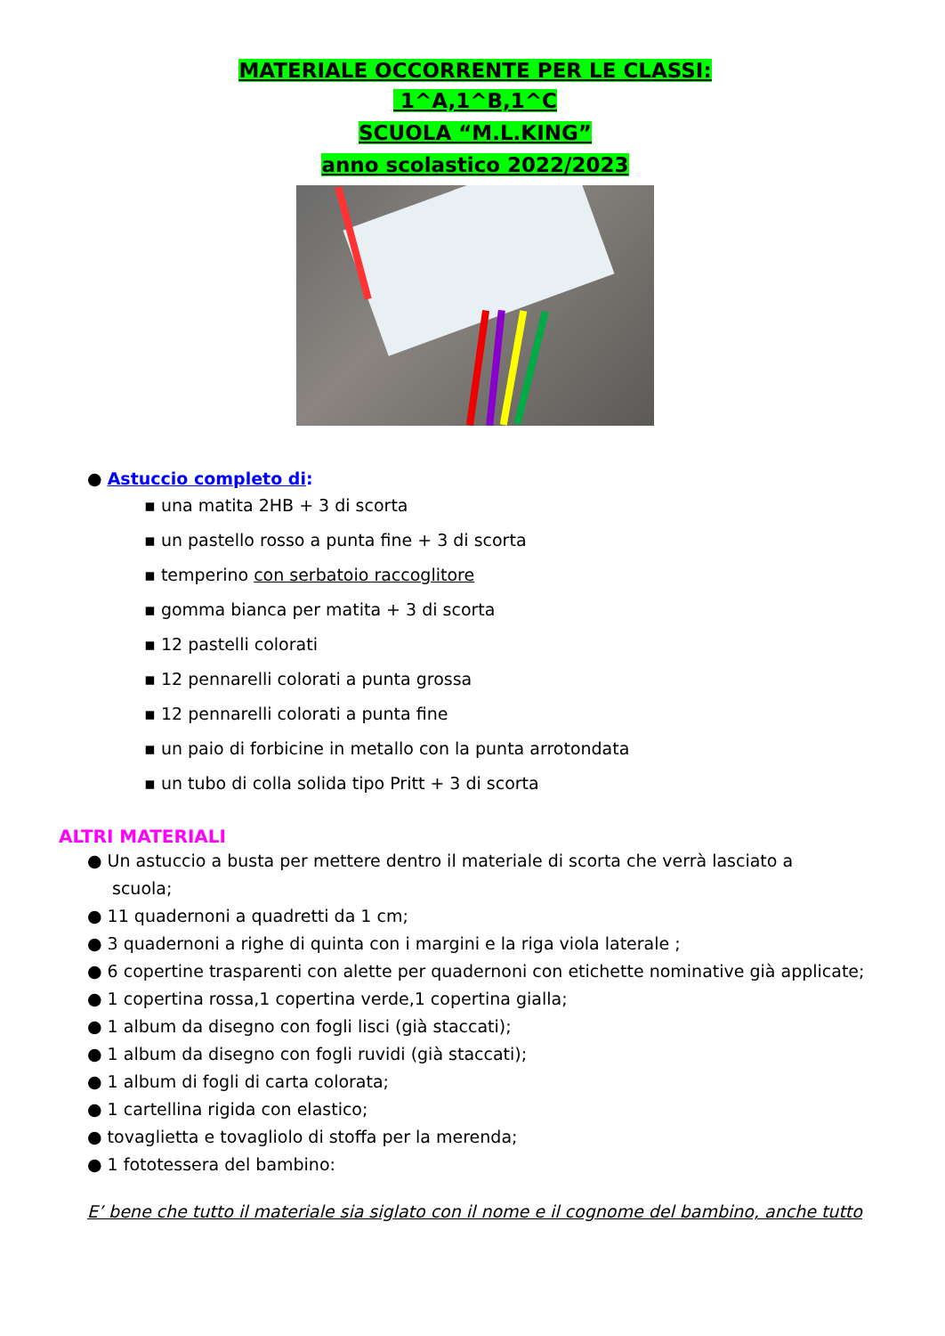MATERIALE OCCORRENTE PER LE CLASSI:
1^A,1^B,1^C
SCUOLA “M.L.KING”
anno scolastico 2022/2023
● Astuccio completo di:
▪ una matita 2HB + 3 di scorta
▪ un pastello rosso a punta fine + 3 di scorta
▪ temperino con serbatoio raccoglitore
▪ gomma bianca per matita + 3 di scorta
▪ 12 pastelli colorati
▪ 12 pennarelli colorati a punta grossa
▪ 12 pennarelli colorati a punta fine
▪ un paio di forbicine in metallo con la punta arrotondata
▪ un tubo di colla solida tipo Pritt + 3 di scorta
ALTRI MATERIALI
● Un astuccio a busta per mettere dentro il materiale di scorta che verrà lasciato a
scuola;
● 11 quadernoni a quadretti da 1 cm;
● 3 quadernoni a righe di quinta con i margini e la riga viola laterale ;
● 6 copertine trasparenti con alette per quadernoni con etichette nominative già applicate;
● 1 copertina rossa,1 copertina verde,1 copertina gialla;
● 1 album da disegno con fogli lisci (già staccati);
● 1 album da disegno con fogli ruvidi (già staccati);
● 1 album di fogli di carta colorata;
● 1 cartellina rigida con elastico;
● tovaglietta e tovagliolo di stoffa per la merenda;
● 1 fototessera del bambino:
E’ bene che tutto il materiale sia siglato con il nome e il cognome del bambino, anche tutto